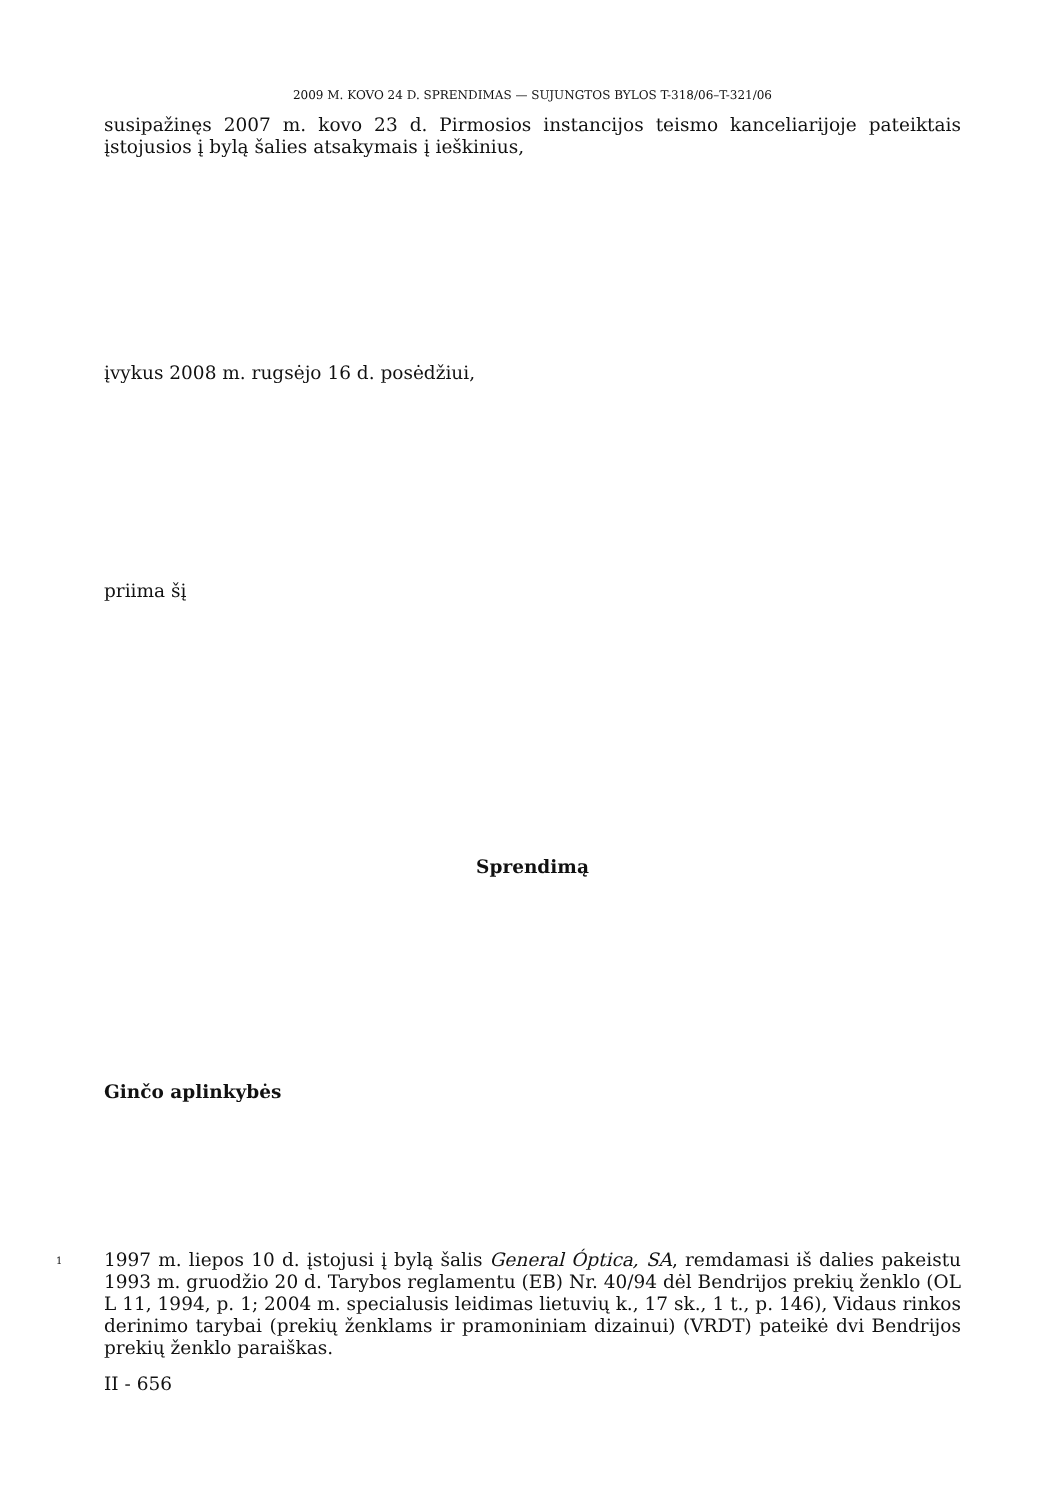2009 M. KOVO 24 D. SPRENDIMAS — SUJUNGTOS BYLOS T-318/06–T-321/06
susipažinęs 2007 m. kovo 23 d. Pirmosios instancijos teismo kanceliarijoje pateiktais įstojusios į bylą šalies atsakymais į ieškinius,
įvykus 2008 m. rugsėjo 16 d. posėdžiui,
priima šį
Sprendimą
Ginčo aplinkybės
1
1997 m. liepos 10 d. įstojusi į bylą šalis General Óptica, SA, remdamasi iš dalies pakeistu 1993 m. gruodžio 20 d. Tarybos reglamentu (EB) Nr. 40/94 dėl Bendrijos prekių ženklo (OL L 11, 1994, p. 1; 2004 m. specialusis leidimas lietuvių k., 17 sk., 1 t., p. 146), Vidaus rinkos derinimo tarybai (prekių ženklams ir pramoniniam dizainui) (VRDT) pateikė dvi Bendrijos prekių ženklo paraiškas.
II - 656